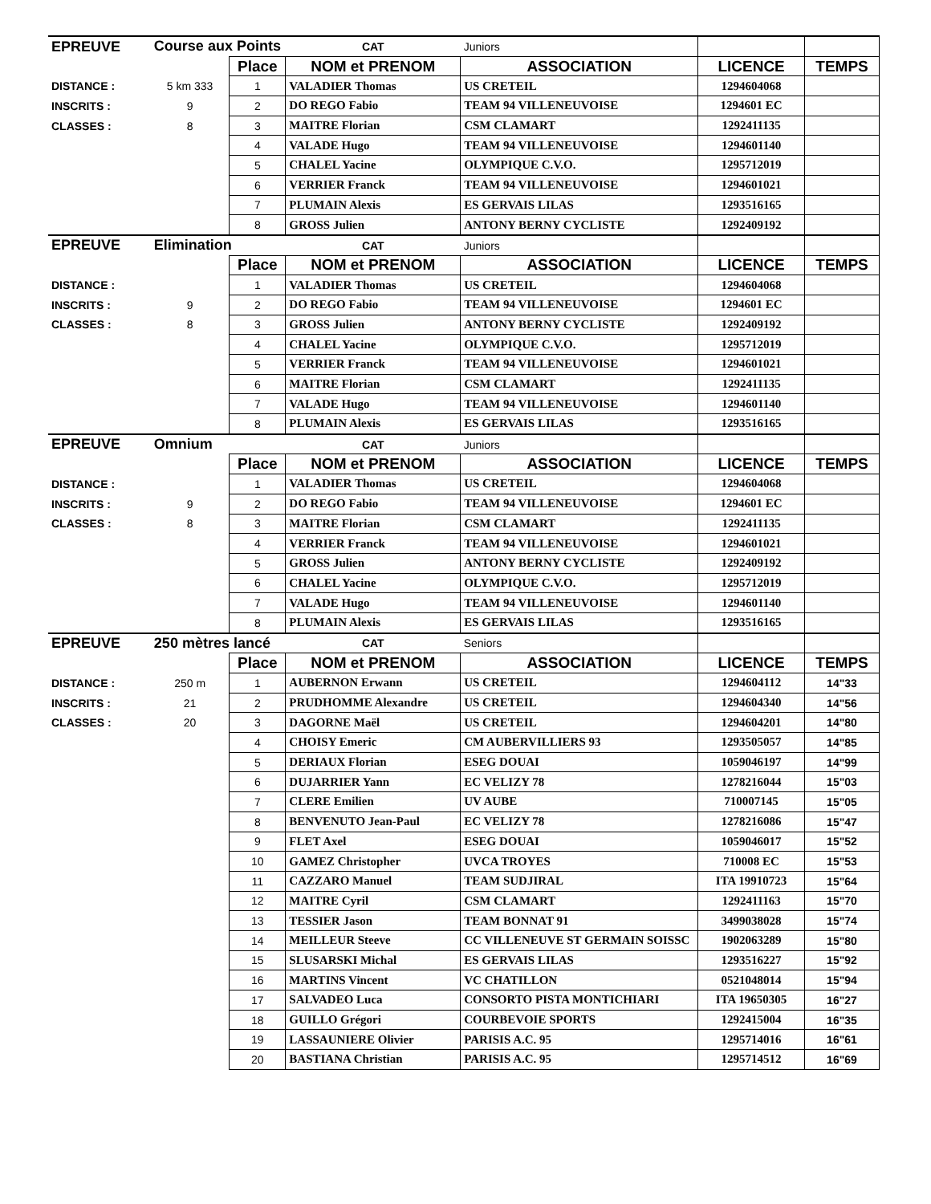| EPREUVE | Course aux Points | | CAT | Juniors | | |
| | | Place | NOM et PRENOM | ASSOCIATION | LICENCE | TEMPS |
| DISTANCE : | 5 km 333 | 1 | VALADIER Thomas | US CRETEIL | 1294604068 | |
| INSCRITS : | 9 | 2 | DO REGO Fabio | TEAM 94 VILLENEUVOISE | 1294601 EC | |
| CLASSES : | 8 | 3 | MAITRE Florian | CSM CLAMART | 1292411135 | |
| | | 4 | VALADE Hugo | TEAM 94 VILLENEUVOISE | 1294601140 | |
| | | 5 | CHALEL Yacine | OLYMPIQUE C.V.O. | 1295712019 | |
| | | 6 | VERRIER Franck | TEAM 94 VILLENEUVOISE | 1294601021 | |
| | | 7 | PLUMAIN Alexis | ES GERVAIS LILAS | 1293516165 | |
| | | 8 | GROSS Julien | ANTONY BERNY CYCLISTE | 1292409192 | |
| EPREUVE | Elimination | | CAT | Juniors | | |
| | | Place | NOM et PRENOM | ASSOCIATION | LICENCE | TEMPS |
| DISTANCE : | | 1 | VALADIER Thomas | US CRETEIL | 1294604068 | |
| INSCRITS : | 9 | 2 | DO REGO Fabio | TEAM 94 VILLENEUVOISE | 1294601 EC | |
| CLASSES : | 8 | 3 | GROSS Julien | ANTONY BERNY CYCLISTE | 1292409192 | |
| | | 4 | CHALEL Yacine | OLYMPIQUE C.V.O. | 1295712019 | |
| | | 5 | VERRIER Franck | TEAM 94 VILLENEUVOISE | 1294601021 | |
| | | 6 | MAITRE Florian | CSM CLAMART | 1292411135 | |
| | | 7 | VALADE Hugo | TEAM 94 VILLENEUVOISE | 1294601140 | |
| | | 8 | PLUMAIN Alexis | ES GERVAIS LILAS | 1293516165 | |
| EPREUVE | Omnium | | CAT | Juniors | | |
| | | Place | NOM et PRENOM | ASSOCIATION | LICENCE | TEMPS |
| DISTANCE : | | 1 | VALADIER Thomas | US CRETEIL | 1294604068 | |
| INSCRITS : | 9 | 2 | DO REGO Fabio | TEAM 94 VILLENEUVOISE | 1294601 EC | |
| CLASSES : | 8 | 3 | MAITRE Florian | CSM CLAMART | 1292411135 | |
| | | 4 | VERRIER Franck | TEAM 94 VILLENEUVOISE | 1294601021 | |
| | | 5 | GROSS Julien | ANTONY BERNY CYCLISTE | 1292409192 | |
| | | 6 | CHALEL Yacine | OLYMPIQUE C.V.O. | 1295712019 | |
| | | 7 | VALADE Hugo | TEAM 94 VILLENEUVOISE | 1294601140 | |
| | | 8 | PLUMAIN Alexis | ES GERVAIS LILAS | 1293516165 | |
| EPREUVE | 250 mètres lancé | | CAT | Seniors | | |
| | | Place | NOM et PRENOM | ASSOCIATION | LICENCE | TEMPS |
| DISTANCE : | 250 m | 1 | AUBERNON Erwann | US CRETEIL | 1294604112 | 14"33 |
| INSCRITS : | 21 | 2 | PRUDHOMME Alexandre | US CRETEIL | 1294604340 | 14"56 |
| CLASSES : | 20 | 3 | DAGORNE Maël | US CRETEIL | 1294604201 | 14"80 |
| | | 4 | CHOISY Emeric | CM AUBERVILLIERS 93 | 1293505057 | 14"85 |
| | | 5 | DERIAUX Florian | ESEG DOUAI | 1059046197 | 14"99 |
| | | 6 | DUJARRIER Yann | EC VELIZY 78 | 1278216044 | 15"03 |
| | | 7 | CLERE Emilien | UV AUBE | 710007145 | 15"05 |
| | | 8 | BENVENUTO Jean-Paul | EC VELIZY 78 | 1278216086 | 15"47 |
| | | 9 | FLET Axel | ESEG DOUAI | 1059046017 | 15"52 |
| | | 10 | GAMEZ Christopher | UVCA TROYES | 710008 EC | 15"53 |
| | | 11 | CAZZARO Manuel | TEAM SUDJIRAL | ITA 19910723 | 15"64 |
| | | 12 | MAITRE Cyril | CSM CLAMART | 1292411163 | 15"70 |
| | | 13 | TESSIER Jason | TEAM BONNAT 91 | 3499038028 | 15"74 |
| | | 14 | MEILLEUR Steeve | CC VILLENEUVE ST GERMAIN SOISSC | 1902063289 | 15"80 |
| | | 15 | SLUSARSKI Michal | ES GERVAIS LILAS | 1293516227 | 15"92 |
| | | 16 | MARTINS Vincent | VC CHATILLON | 0521048014 | 15"94 |
| | | 17 | SALVADEO Luca | CONSORTO PISTA MONTICHIARI | ITA 19650305 | 16"27 |
| | | 18 | GUILLO Grégori | COURBEVOIE SPORTS | 1292415004 | 16"35 |
| | | 19 | LASSAUNIERE Olivier | PARISIS A.C. 95 | 1295714016 | 16"61 |
| | | 20 | BASTIANA Christian | PARISIS A.C. 95 | 1295714512 | 16"69 |